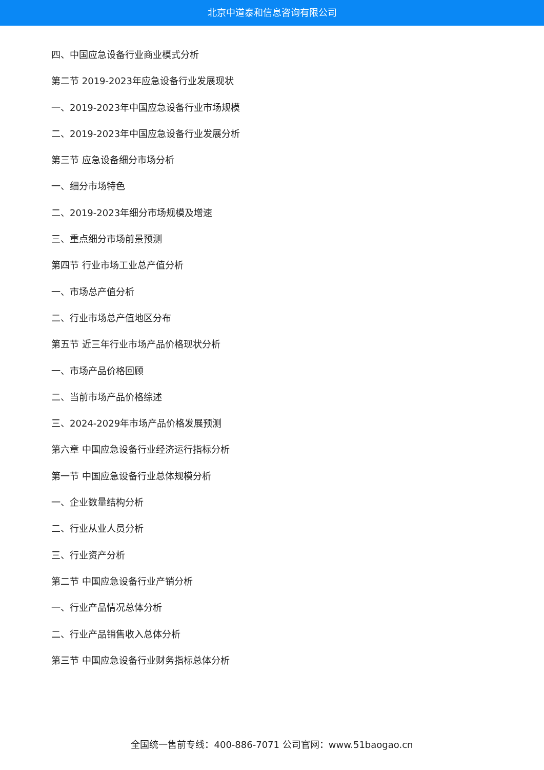北京中道泰和信息咨询有限公司
四、中国应急设备行业商业模式分析
第二节 2019-2023年应急设备行业发展现状
一、2019-2023年中国应急设备行业市场规模
二、2019-2023年中国应急设备行业发展分析
第三节 应急设备细分市场分析
一、细分市场特色
二、2019-2023年细分市场规模及增速
三、重点细分市场前景预测
第四节 行业市场工业总产值分析
一、市场总产值分析
二、行业市场总产值地区分布
第五节 近三年行业市场产品价格现状分析
一、市场产品价格回顾
二、当前市场产品价格综述
三、2024-2029年市场产品价格发展预测
第六章 中国应急设备行业经济运行指标分析
第一节 中国应急设备行业总体规模分析
一、企业数量结构分析
二、行业从业人员分析
三、行业资产分析
第二节 中国应急设备行业产销分析
一、行业产品情况总体分析
二、行业产品销售收入总体分析
第三节 中国应急设备行业财务指标总体分析
全国统一售前专线：400-886-7071 公司官网：www.51baogao.cn